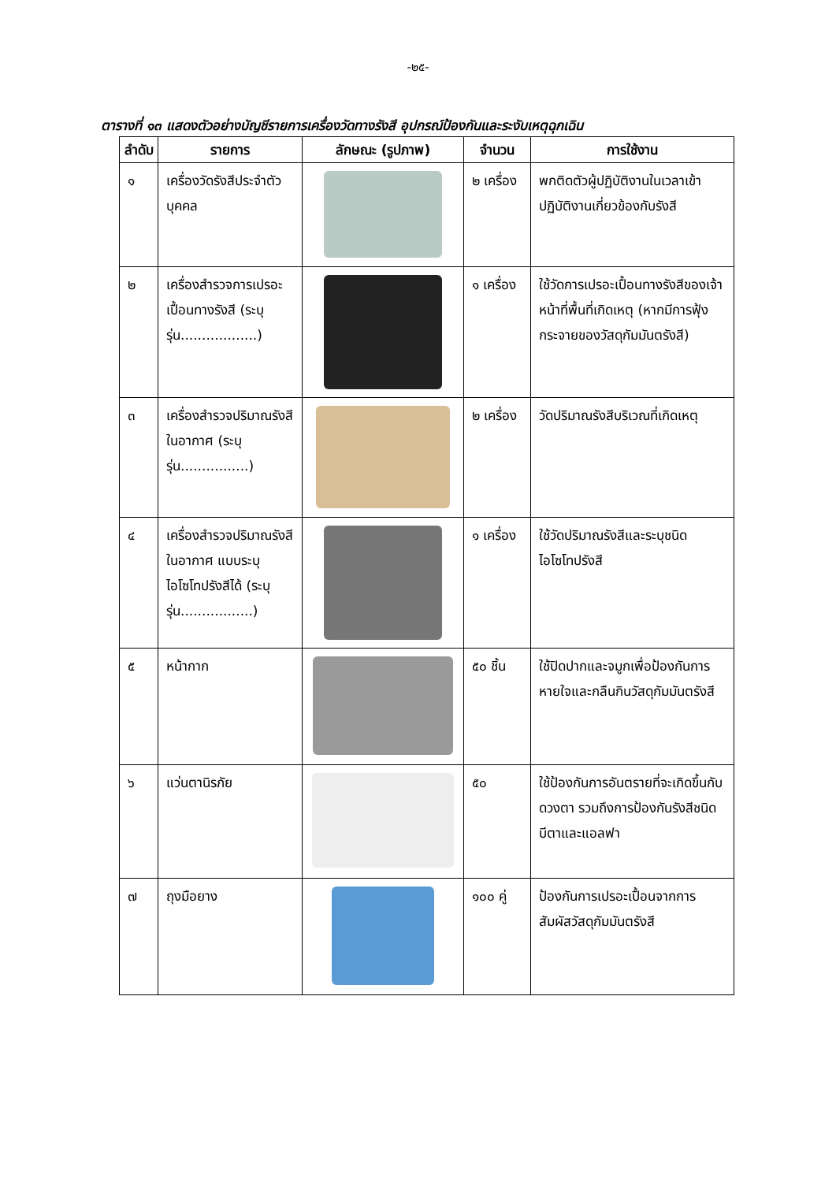-๒๕-
ตารางที่ ๑๓ แสดงตัวอย่างบัญชีรายการเครื่องวัดทางรังสี อุปกรณ์ป้องกันและระงับเหตุฉุกเฉิน
| ลำดับ | รายการ | ลักษณะ (รูปภาพ) | จำนวน | การใช้งาน |
| --- | --- | --- | --- | --- |
| ๑ | เครื่องวัดรังสีประจำตัวบุคคล | | ๒ เครื่อง | พกติดตัวผู้ปฏิบัติงานในเวลาเข้าปฏิบัติงานเกี่ยวข้องกับรังสี |
| ๒ | เครื่องสำรวจการเปรอะเปื้อนทางรังสี (ระบุรุ่น..................) | | ๑ เครื่อง | ใช้วัดการเปรอะเปื้อนทางรังสีของเจ้าหน้าที่พื้นที่เกิดเหตุ (หากมีการฟุ้งกระจายของวัสดุกัมมันตรังสี) |
| ๓ | เครื่องสำรวจปริมาณรังสีในอากาศ (ระบุรุ่น................) | | ๒ เครื่อง | วัดปริมาณรังสีบริเวณที่เกิดเหตุ |
| ๔ | เครื่องสำรวจปริมาณรังสีในอากาศ แบบระบุไอโซโทปรังสีได้ (ระบุรุ่น.................) | | ๑ เครื่อง | ใช้วัดปริมาณรังสีและระบุชนิดไอโซโทปรังสี |
| ๕ | หน้ากาก | | ๕๐ ชิ้น | ใช้ปิดปากและจมูกเพื่อป้องกันการหายใจและกลืนกินวัสดุกัมมันตรังสี |
| ๖ | แว่นตานิรภัย | | ๕๐ | ใช้ป้องกันการอันตรายที่จะเกิดขึ้นกับดวงตา รวมถึงการป้องกันรังสีชนิดบีตาและแอลฟา |
| ๗ | ถุงมือยาง | | ๑๐๐ คู่ | ป้องกันการเปรอะเปื้อนจากการสัมผัสวัสดุกัมมันตรังสี |